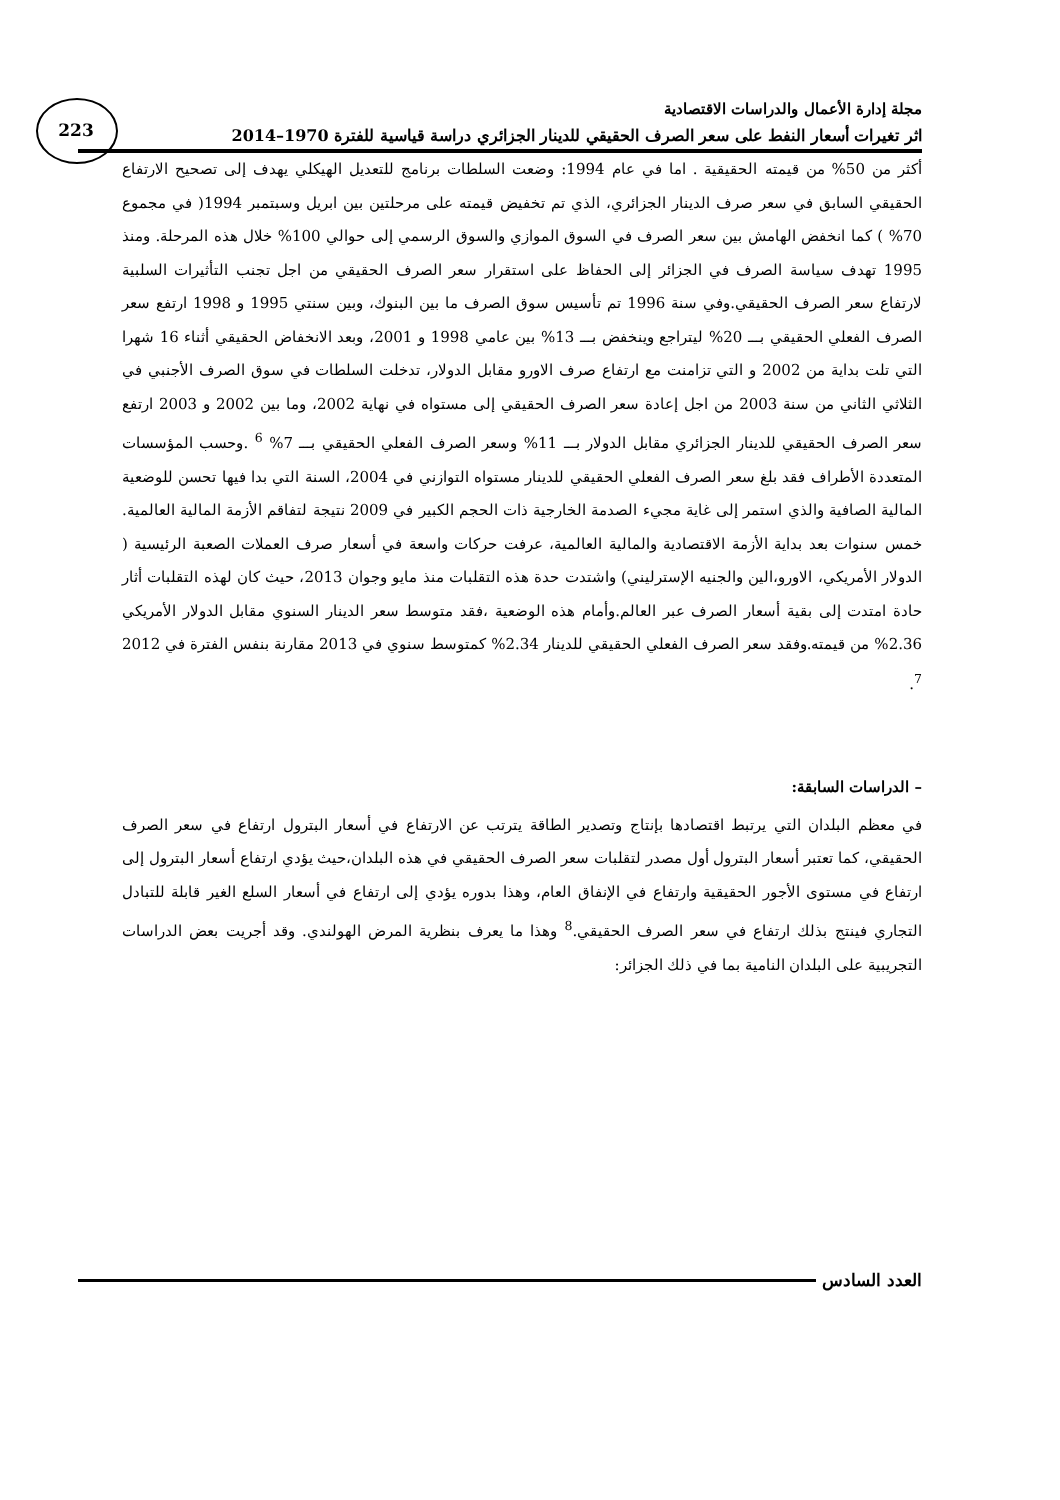223
مجلة إدارة الأعمال والدراسات الاقتصادية
اثر تغيرات أسعار النفط على سعر الصرف الحقيقي للدينار الجزائري دراسة قياسية للفترة 1970–2014
أكثر من 50% من قيمته الحقيقية . اما في عام 1994: وضعت السلطات برنامج للتعديل الهيكلي يهدف إلى تصحيح الارتفاع الحقيقي السابق في سعر صرف الدينار الجزائري، الذي تم تخفيض قيمته على مرحلتين بين ابريل وسبتمبر 1994( في مجموع 70% ) كما انخفض الهامش بين سعر الصرف في السوق الموازي والسوق الرسمي إلى حوالي 100% خلال هذه المرحلة. ومنذ 1995 تهدف سياسة الصرف في الجزائر إلى الحفاظ على استقرار سعر الصرف الحقيقي من اجل تجنب التأثيرات السلبية لارتفاع سعر الصرف الحقيقي.وفي سنة 1996 تم تأسيس سوق الصرف ما بين البنوك، وبين سنتي 1995 و 1998 ارتفع سعر الصرف الفعلي الحقيقي بـــ 20% ليتراجع وينخفض بـــ 13% بين عامي 1998 و 2001، وبعد الانخفاض الحقيقي أثناء 16 شهرا التي تلت بداية من 2002 و التي تزامنت مع ارتفاع صرف الاورو مقابل الدولار، تدخلت السلطات في سوق الصرف الأجنبي في الثلاثي الثاني من سنة 2003 من اجل إعادة سعر الصرف الحقيقي إلى مستواه في نهاية 2002، وما بين 2002 و 2003 ارتفع سعر الصرف الحقيقي للدينار الجزائري مقابل الدولار بـــ 11% وسعر الصرف الفعلي الحقيقي بـــ 7% <sup>6</sup> .وحسب المؤسسات المتعددة الأطراف فقد بلغ سعر الصرف الفعلي الحقيقي للدينار مستواه التوازني في 2004، السنة التي بدا فيها تحسن للوضعية المالية الصافية والذي استمر إلى غاية مجيء الصدمة الخارجية ذات الحجم الكبير في 2009 نتيجة لتفاقم الأزمة المالية العالمية. خمس سنوات بعد بداية الأزمة الاقتصادية والمالية العالمية، عرفت حركات واسعة في أسعار صرف العملات الصعبة الرئيسية ( الدولار الأمريكي، الاورو،الين والجنيه الإسترليني) واشتدت حدة هذه التقلبات منذ مايو وجوان 2013، حيث كان لهذه التقلبات أثار حادة امتدت إلى بقية أسعار الصرف عبر العالم.وأمام هذه الوضعية ،فقد متوسط سعر الدينار السنوي مقابل الدولار الأمريكي 2.36% من قيمته.وفقد سعر الصرف الفعلي الحقيقي للدينار 2.34% كمتوسط سنوي في 2013 مقارنة بنفس الفترة في 2012 <sup>7</sup>.
– الدراسات السابقة:
في معظم البلدان التي يرتبط اقتصادها بإنتاج وتصدير الطاقة يترتب عن الارتفاع في أسعار البترول ارتفاع في سعر الصرف الحقيقي، كما تعتبر أسعار البترول أول مصدر لتقلبات سعر الصرف الحقيقي في هذه البلدان،حيث يؤدي ارتفاع أسعار البترول إلى ارتفاع في مستوى الأجور الحقيقية وارتفاع في الإنفاق العام، وهذا بدوره يؤدي إلى ارتفاع في أسعار السلع الغير قابلة للتبادل التجاري فينتج بذلك ارتفاع في سعر الصرف الحقيقي.<sup>8</sup> وهذا ما يعرف بنظرية المرض الهولندي. وقد أجريت بعض الدراسات التجريبية على البلدان النامية بما في ذلك الجزائر:
العدد السادس